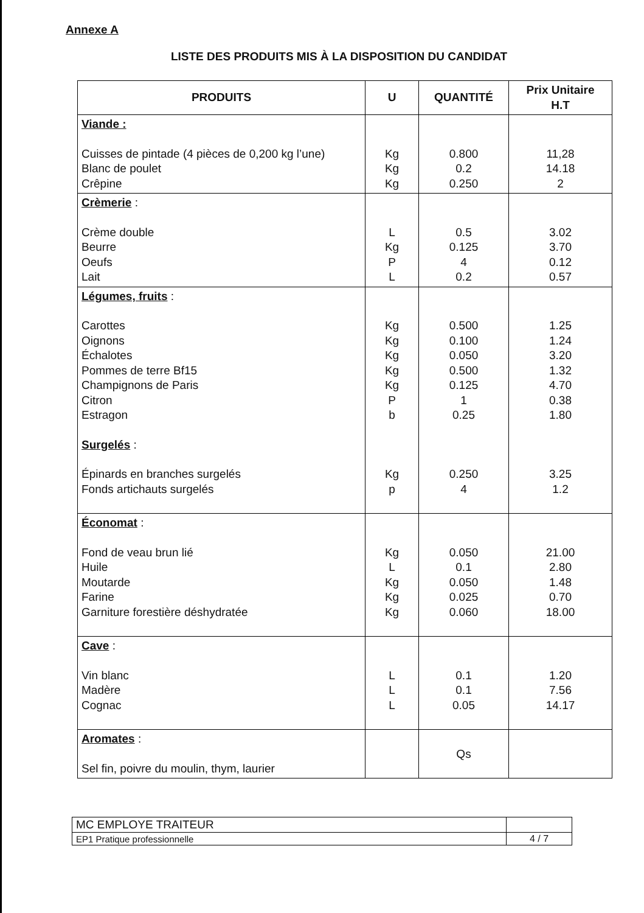Annexe A
LISTE DES PRODUITS MIS À LA DISPOSITION DU CANDIDAT
| PRODUITS | U | QUANTITÉ | Prix Unitaire H.T |
| --- | --- | --- | --- |
| Viande : Cuisses de pintade (4 pièces de 0,200 kg l’une) Blanc de poulet Crêpine | Kg Kg Kg | 0.800 0.2 0.250 | 11,28 14.18 2 |
| Crèmerie : Crème double Beurre Oeufs Lait | L Kg P L | 0.5 0.125 4 0.2 | 3.02 3.70 0.12 0.57 |
| Légumes, fruits : Carottes Oignons Échalotes Pommes de terre Bf15 Champignons de Paris Citron Estragon Surgelés : Épinards en branches surgelés Fonds artichauts surgelés | Kg Kg Kg Kg Kg P b Kg p | 0.500 0.100 0.050 0.500 0.125 1 0.25 0.250 4 | 1.25 1.24 3.20 1.32 4.70 0.38 1.80 3.25 1.2 |
| Économat : Fond de veau brun lié Huile Moutarde Farine Garniture forestière déshydratée | Kg L Kg Kg Kg | 0.050 0.1 0.050 0.025 0.060 | 21.00 2.80 1.48 0.70 18.00 |
| Cave : Vin blanc Madère Cognac | L L L | 0.1 0.1 0.05 | 1.20 7.56 14.17 |
| Aromates : Sel fin, poivre du moulin, thym, laurier | | Qs | |
| MC EMPLOYE TRAITEUR | |
| EP1 Pratique professionnelle | 4 / 7 |